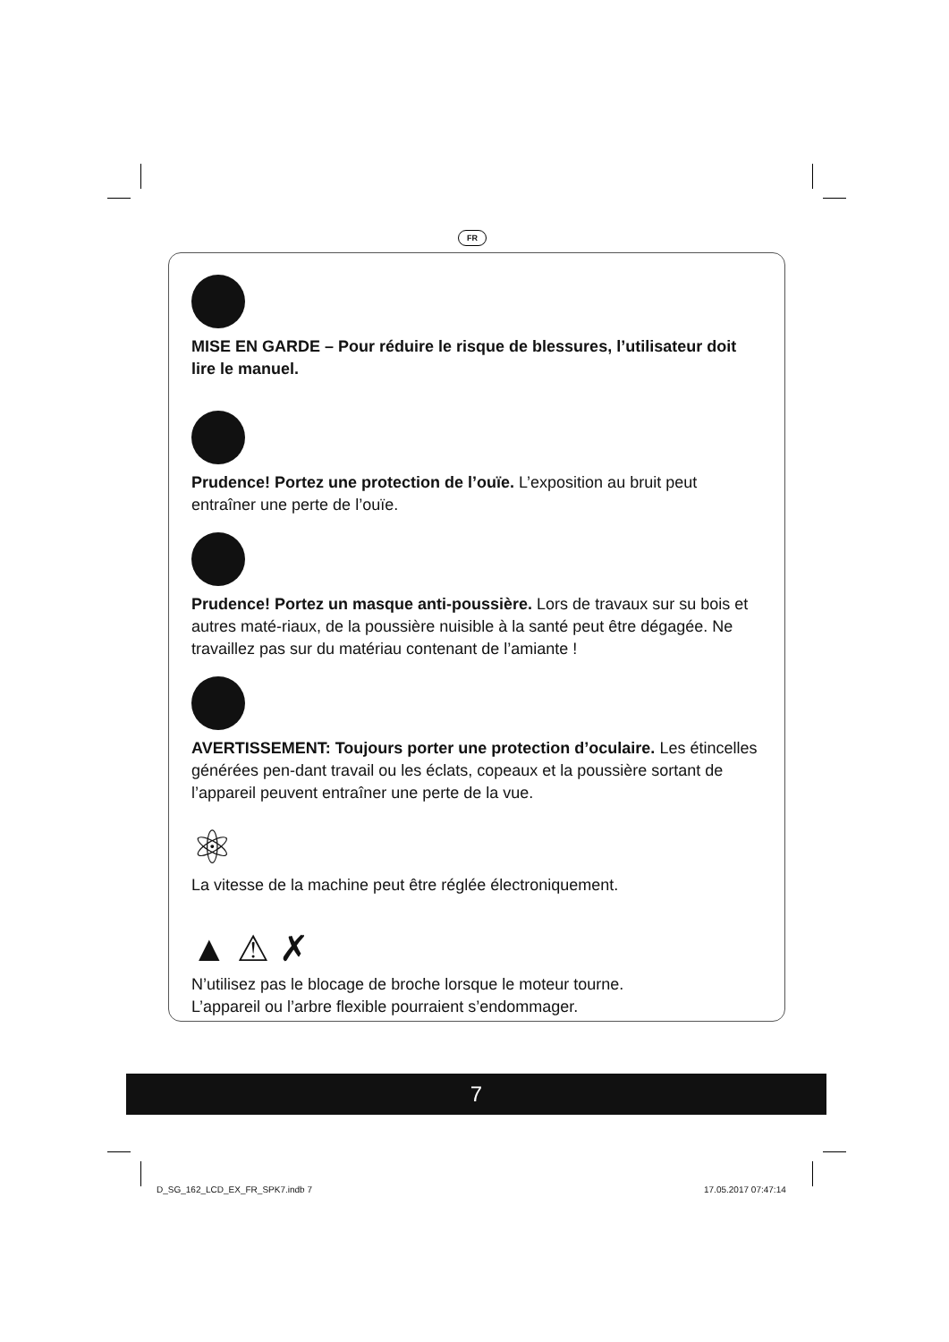FR
MISE EN GARDE – Pour réduire le risque de blessures, l’utilisateur doit lire le manuel.
Prudence! Portez une protection de l’ouïe. L’exposition au bruit peut entraîner une perte de l’ouïe.
Prudence! Portez un masque anti-poussière. Lors de travaux sur su bois et autres maté-riaux, de la poussière nuisible à la santé peut être dégagée. Ne travaillez pas sur du matériau contenant de l’amiante !
AVERTISSEMENT: Toujours porter une protection d’oculaire. Les étincelles générées pen-dant travail ou les éclats, copeaux et la poussière sortant de l’appareil peuvent entraîner une perte de la vue.
⚛
La vitesse de la machine peut être réglée électroniquement.
▲ ⚠ ✗
N’utilisez pas le blocage de broche lorsque le moteur tourne.
L’appareil ou l’arbre flexible pourraient s’endommager.
7
D_SG_162_LCD_EX_FR_SPK7.indb 7 17.05.2017 07:47:14